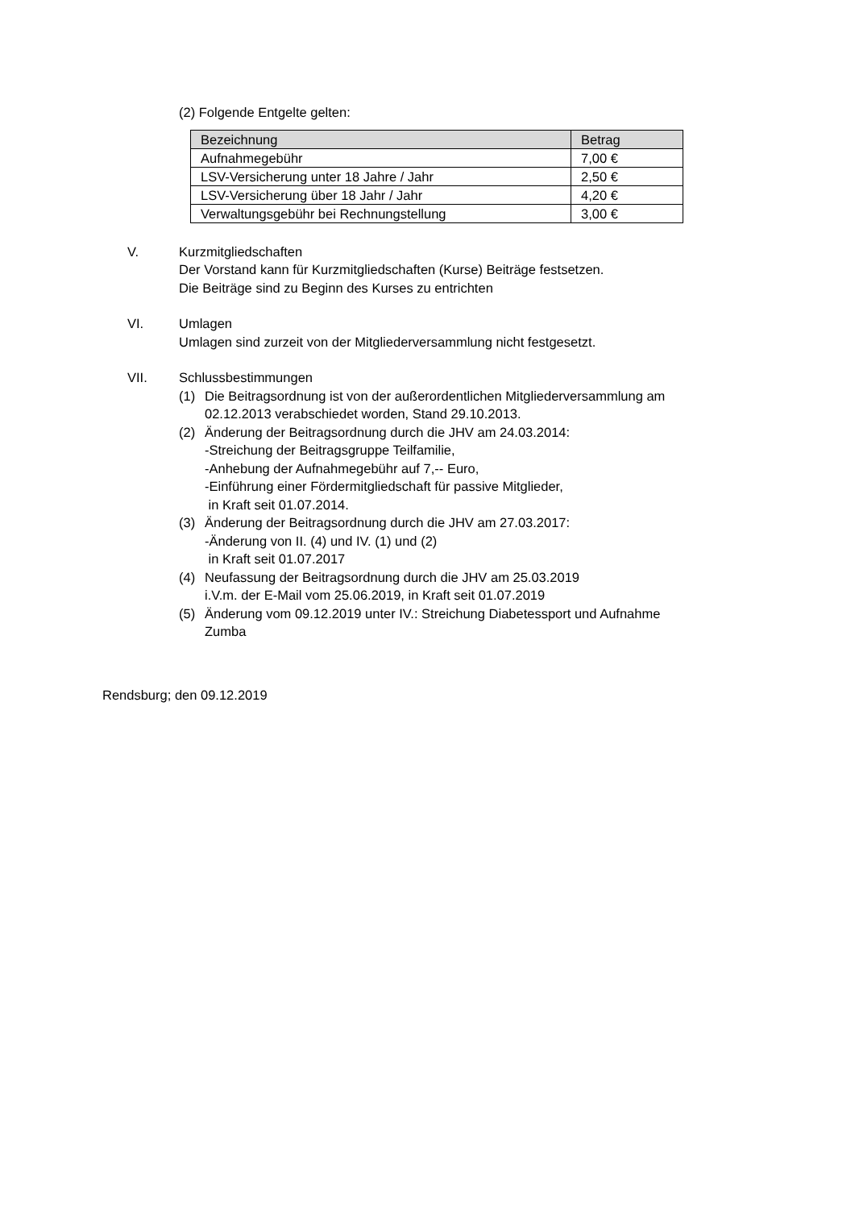(2) Folgende Entgelte gelten:
| Bezeichnung | Betrag |
| --- | --- |
| Aufnahmegebühr | 7,00 € |
| LSV-Versicherung unter 18 Jahre / Jahr | 2,50 € |
| LSV-Versicherung über 18 Jahr / Jahr | 4,20 € |
| Verwaltungsgebühr bei Rechnungstellung | 3,00 € |
V. Kurzmitgliedschaften
Der Vorstand kann für Kurzmitgliedschaften (Kurse) Beiträge festsetzen.
Die Beiträge sind zu Beginn des Kurses zu entrichten
VI. Umlagen
Umlagen sind zurzeit von der Mitgliederversammlung nicht festgesetzt.
VII. Schlussbestimmungen
(1) Die Beitragsordnung ist von der außerordentlichen Mitgliederversammlung am 02.12.2013 verabschiedet worden, Stand 29.10.2013.
(2) Änderung der Beitragsordnung durch die JHV am 24.03.2014:
-Streichung der Beitragsgruppe Teilfamilie,
-Anhebung der Aufnahmegebühr auf 7,-- Euro,
-Einführung einer Fördermitgliedschaft für passive Mitglieder,
in Kraft seit 01.07.2014.
(3) Änderung der Beitragsordnung durch die JHV am 27.03.2017:
-Änderung von II. (4) und IV. (1) und (2)
in Kraft seit 01.07.2017
(4) Neufassung der Beitragsordnung durch die JHV am 25.03.2019
i.V.m. der E-Mail vom 25.06.2019, in Kraft seit 01.07.2019
(5) Änderung vom 09.12.2019 unter IV.: Streichung Diabetessport und Aufnahme Zumba
Rendsburg; den 09.12.2019